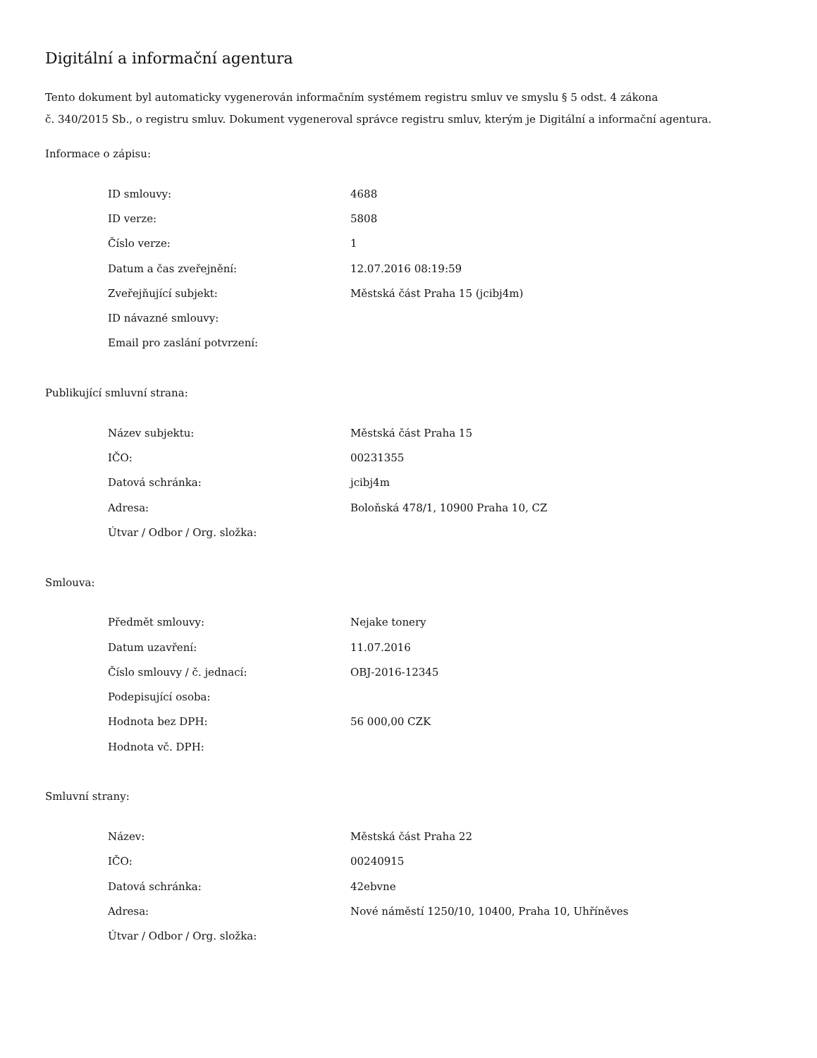Digitální a informační agentura
Tento dokument byl automaticky vygenerován informačním systémem registru smluv ve smyslu § 5 odst. 4 zákona
č. 340/2015 Sb., o registru smluv. Dokument vygeneroval správce registru smluv, kterým je Digitální a informační agentura.
Informace o zápisu:
| ID smlouvy: | 4688 |
| ID verze: | 5808 |
| Číslo verze: | 1 |
| Datum a čas zveřejnění: | 12.07.2016 08:19:59 |
| Zveřejňující subjekt: | Městská část Praha 15 (jcibj4m) |
| ID návazné smlouvy: | |
| Email pro zaslání potvrzení: | |
Publikující smluvní strana:
| Název subjektu: | Městská část Praha 15 |
| IČO: | 00231355 |
| Datová schránka: | jcibj4m |
| Adresa: | Boloňská 478/1, 10900 Praha 10, CZ |
| Útvar / Odbor / Org. složka: | |
Smlouva:
| Předmět smlouvy: | Nejake tonery |
| Datum uzavření: | 11.07.2016 |
| Číslo smlouvy / č. jednací: | OBJ-2016-12345 |
| Podepisující osoba: | |
| Hodnota bez DPH: | 56 000,00 CZK |
| Hodnota vč. DPH: | |
Smluvní strany:
| Název: | Městská část Praha 22 |
| IČO: | 00240915 |
| Datová schránka: | 42ebvne |
| Adresa: | Nové náměstí 1250/10, 10400, Praha 10, Uhříněves |
| Útvar / Odbor / Org. složka: | |